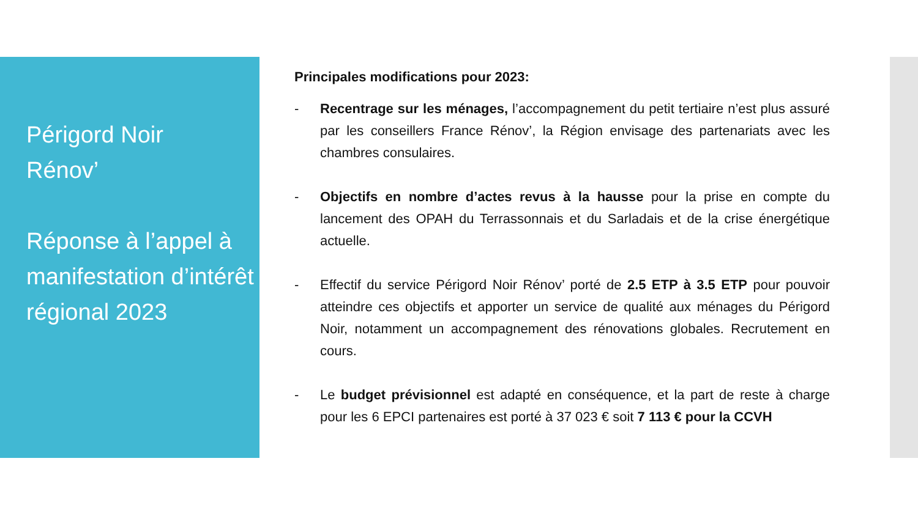Périgord Noir
Rénov’
Réponse à l’appel à manifestation d’intérêt régional 2023
Principales modifications pour 2023:
- Recentrage sur les ménages, l’accompagnement du petit tertiaire n’est plus assuré par les conseillers France Rénov’, la Région envisage des partenariats avec les chambres consulaires.
- Objectifs en nombre d’actes revus à la hausse pour la prise en compte du lancement des OPAH du Terrassonnais et du Sarladais et de la crise énergétique actuelle.
- Effectif du service Périgord Noir Rénov’ porté de 2.5 ETP à 3.5 ETP pour pouvoir atteindre ces objectifs et apporter un service de qualité aux ménages du Périgord Noir, notamment un accompagnement des rénovations globales. Recrutement en cours.
- Le budget prévisionnel est adapté en conséquence, et la part de reste à charge pour les 6 EPCI partenaires est porté à 37 023 € soit 7 113 € pour la CCVH